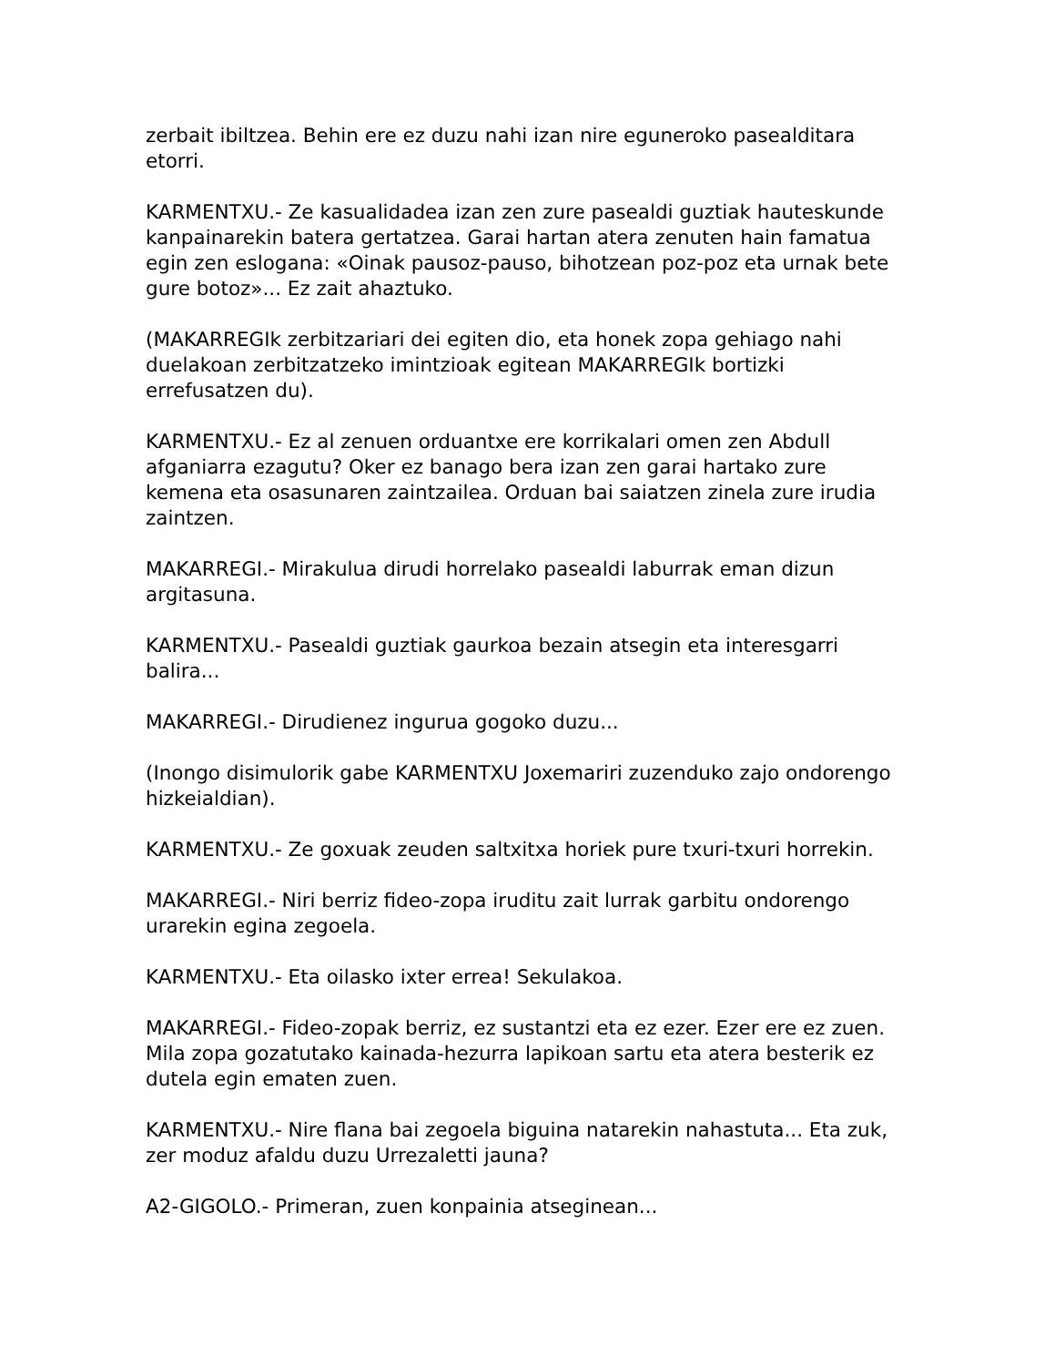zerbait ibiltzea. Behin ere ez duzu nahi izan nire eguneroko pasealditara etorri.
KARMENTXU.- Ze kasualidadea izan zen zure pasealdi guztiak hauteskunde kanpainarekin batera gertatzea. Garai hartan atera zenuten hain famatua egin zen eslogana: «Oinak pausoz-pauso, bihotzean poz-poz eta urnak bete gure botoz»... Ez zait ahaztuko.
(MAKARREGIk zerbitzariari dei egiten dio, eta honek zopa gehiago nahi duelakoan zerbitzatzeko imintzioak egitean MAKARREGIk bortizki errefusatzen du).
KARMENTXU.- Ez al zenuen orduantxe ere korrikalari omen zen Abdull afganiarra ezagutu? Oker ez banago bera izan zen garai hartako zure kemena eta osasunaren zaintzailea. Orduan bai saiatzen zinela zure irudia zaintzen.
MAKARREGI.- Mirakulua dirudi horrelako pasealdi laburrak eman dizun argitasuna.
KARMENTXU.- Pasealdi guztiak gaurkoa bezain atsegin eta interesgarri balira...
MAKARREGI.- Dirudienez ingurua gogoko duzu...
(Inongo disimulorik gabe KARMENTXU Joxemariri zuzenduko zajo ondorengo hizkeialdian).
KARMENTXU.- Ze goxuak zeuden saltxitxa horiek pure txuri-txuri horrekin.
MAKARREGI.- Niri berriz fideo-zopa iruditu zait lurrak garbitu ondorengo urarekin egina zegoela.
KARMENTXU.- Eta oilasko ixter errea! Sekulakoa.
MAKARREGI.- Fideo-zopak berriz, ez sustantzi eta ez ezer. Ezer ere ez zuen. Mila zopa gozatutako kainada-hezurra lapikoan sartu eta atera besterik ez dutela egin ematen zuen.
KARMENTXU.- Nire flana bai zegoela biguina natarekin nahastuta... Eta zuk, zer moduz afaldu duzu Urrezaletti jauna?
A2-GIGOLO.- Primeran, zuen konpainia atseginean...